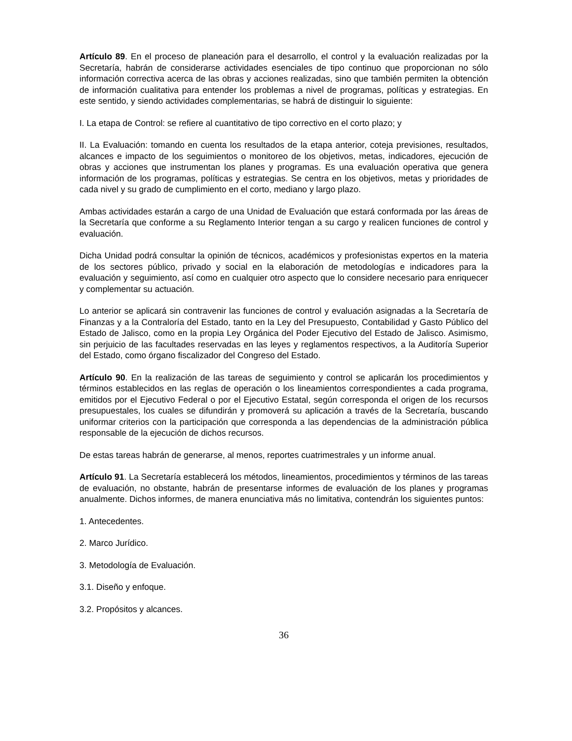Artículo 89. En el proceso de planeación para el desarrollo, el control y la evaluación realizadas por la Secretaría, habrán de considerarse actividades esenciales de tipo continuo que proporcionan no sólo información correctiva acerca de las obras y acciones realizadas, sino que también permiten la obtención de información cualitativa para entender los problemas a nivel de programas, políticas y estrategias. En este sentido, y siendo actividades complementarias, se habrá de distinguir lo siguiente:
I. La etapa de Control: se refiere al cuantitativo de tipo correctivo en el corto plazo; y
II. La Evaluación: tomando en cuenta los resultados de la etapa anterior, coteja previsiones, resultados, alcances e impacto de los seguimientos o monitoreo de los objetivos, metas, indicadores, ejecución de obras y acciones que instrumentan los planes y programas. Es una evaluación operativa que genera información de los programas, políticas y estrategias. Se centra en los objetivos, metas y prioridades de cada nivel y su grado de cumplimiento en el corto, mediano y largo plazo.
Ambas actividades estarán a cargo de una Unidad de Evaluación que estará conformada por las áreas de la Secretaría que conforme a su Reglamento Interior tengan a su cargo y realicen funciones de control y evaluación.
Dicha Unidad podrá consultar la opinión de técnicos, académicos y profesionistas expertos en la materia de los sectores público, privado y social en la elaboración de metodologías e indicadores para la evaluación y seguimiento, así como en cualquier otro aspecto que lo considere necesario para enriquecer y complementar su actuación.
Lo anterior se aplicará sin contravenir las funciones de control y evaluación asignadas a la Secretaría de Finanzas y a la Contraloría del Estado, tanto en la Ley del Presupuesto, Contabilidad y Gasto Público del Estado de Jalisco, como en la propia Ley Orgánica del Poder Ejecutivo del Estado de Jalisco. Asimismo, sin perjuicio de las facultades reservadas en las leyes y reglamentos respectivos, a la Auditoría Superior del Estado, como órgano fiscalizador del Congreso del Estado.
Artículo 90. En la realización de las tareas de seguimiento y control se aplicarán los procedimientos y términos establecidos en las reglas de operación o los lineamientos correspondientes a cada programa, emitidos por el Ejecutivo Federal o por el Ejecutivo Estatal, según corresponda el origen de los recursos presupuestales, los cuales se difundirán y promoverá su aplicación a través de la Secretaría, buscando uniformar criterios con la participación que corresponda a las dependencias de la administración pública responsable de la ejecución de dichos recursos.
De estas tareas habrán de generarse, al menos, reportes cuatrimestrales y un informe anual.
Artículo 91. La Secretaría establecerá los métodos, lineamientos, procedimientos y términos de las tareas de evaluación, no obstante, habrán de presentarse informes de evaluación de los planes y programas anualmente. Dichos informes, de manera enunciativa más no limitativa, contendrán los siguientes puntos:
1. Antecedentes.
2. Marco Jurídico.
3. Metodología de Evaluación.
3.1. Diseño y enfoque.
3.2. Propósitos y alcances.
36